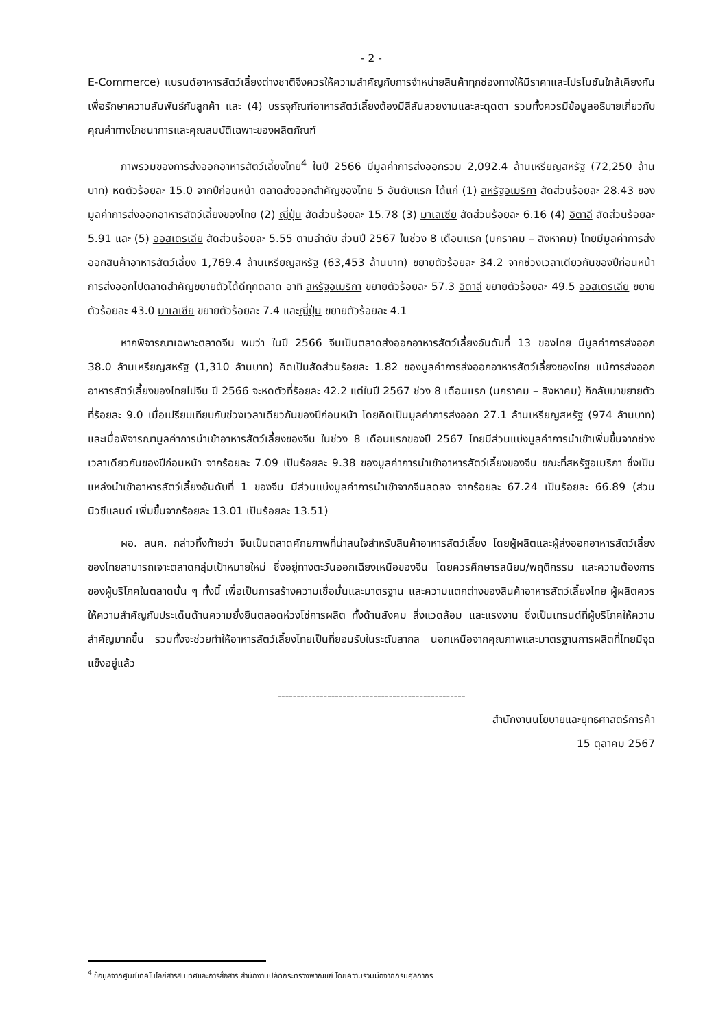- 2 -
E-Commerce) แบรนด์อาหารสัตว์เลี้ยงต่างชาติจึงควรให้ความสำคัญกับการจำหน่ายสินค้าทุกช่องทางให้มีราคาและโปรโมชันใกล้เคียงกันเพื่อรักษาความสัมพันธ์กับลูกค้า และ (4) บรรจุภัณฑ์อาหารสัตว์เลี้ยงต้องมีสีสันสวยงามและสะดุดตา รวมทั้งควรมีข้อมูลอธิบายเกี่ยวกับคุณค่าทางโภชนาการและคุณสมบัติเฉพาะของผลิตภัณฑ์
ภาพรวมของการส่งออกอาหารสัตว์เลี้ยงไทย<sup>4</sup> ในปี 2566 มีมูลค่าการส่งออกรวม 2,092.4 ล้านเหรียญสหรัฐ (72,250 ล้านบาท) หดตัวร้อยละ 15.0 จากปีก่อนหน้า ตลาดส่งออกสำคัญของไทย 5 อันดับแรก ได้แก่ (1) สหรัฐอเมริกา สัดส่วนร้อยละ 28.43 ของมูลค่าการส่งออกอาหารสัตว์เลี้ยงของไทย (2) ญี่ปุ่น สัดส่วนร้อยละ 15.78 (3) มาเลเซีย สัดส่วนร้อยละ 6.16 (4) อิตาลี สัดส่วนร้อยละ 5.91 และ (5) ออสเตรเลีย สัดส่วนร้อยละ 5.55 ตามลำดับ ส่วนปี 2567 ในช่วง 8 เดือนแรก (มกราคม – สิงหาคม) ไทยมีมูลค่าการส่งออกสินค้าอาหารสัตว์เลี้ยง 1,769.4 ล้านเหรียญสหรัฐ (63,453 ล้านบาท) ขยายตัวร้อยละ 34.2 จากช่วงเวลาเดียวกันของปีก่อนหน้า การส่งออกไปตลาดสำคัญขยายตัวได้ดีทุกตลาด อาทิ สหรัฐอเมริกา ขยายตัวร้อยละ 57.3 อิตาลี ขยายตัวร้อยละ 49.5 ออสเตรเลีย ขยายตัวร้อยละ 43.0 มาเลเซีย ขยายตัวร้อยละ 7.4 และญี่ปุ่น ขยายตัวร้อยละ 4.1
หากพิจารณาเฉพาะตลาดจีน พบว่า ในปี 2566 จีนเป็นตลาดส่งออกอาหารสัตว์เลี้ยงอันดับที่ 13 ของไทย มีมูลค่าการส่งออก 38.0 ล้านเหรียญสหรัฐ (1,310 ล้านบาท) คิดเป็นสัดส่วนร้อยละ 1.82 ของมูลค่าการส่งออกอาหารสัตว์เลี้ยงของไทย แม้การส่งออกอาหารสัตว์เลี้ยงของไทยไปจีน ปี 2566 จะหดตัวที่ร้อยละ 42.2 แต่ในปี 2567 ช่วง 8 เดือนแรก (มกราคม – สิงหาคม) ก็กลับมาขยายตัวที่ร้อยละ 9.0 เมื่อเปรียบเทียบกับช่วงเวลาเดียวกันของปีก่อนหน้า โดยคิดเป็นมูลค่าการส่งออก 27.1 ล้านเหรียญสหรัฐ (974 ล้านบาท) และเมื่อพิจารณามูลค่าการนำเข้าอาหารสัตว์เลี้ยงของจีน ในช่วง 8 เดือนแรกของปี 2567 ไทยมีส่วนแบ่งมูลค่าการนำเข้าเพิ่มขึ้นจากช่วงเวลาเดียวกันของปีก่อนหน้า จากร้อยละ 7.09 เป็นร้อยละ 9.38 ของมูลค่าการนำเข้าอาหารสัตว์เลี้ยงของจีน ขณะที่สหรัฐอเมริกา ซึ่งเป็นแหล่งนำเข้าอาหารสัตว์เลี้ยงอันดับที่ 1 ของจีน มีส่วนแบ่งมูลค่าการนำเข้าจากจีนลดลง จากร้อยละ 67.24 เป็นร้อยละ 66.89 (ส่วนนิวซีแลนด์ เพิ่มขึ้นจากร้อยละ 13.01 เป็นร้อยละ 13.51)
ผอ. สนค. กล่าวทิ้งท้ายว่า จีนเป็นตลาดศักยภาพที่น่าสนใจสำหรับสินค้าอาหารสัตว์เลี้ยง โดยผู้ผลิตและผู้ส่งออกอาหารสัตว์เลี้ยงของไทยสามารถเจาะตลาดกลุ่มเป้าหมายใหม่ ซึ่งอยู่ทางตะวันออกเฉียงเหนือของจีน โดยควรศึกษารสนิยม/พฤติกรรม และความต้องการของผู้บริโภคในตลาดนั้น ๆ ทั้งนี้ เพื่อเป็นการสร้างความเชื่อมั่นและมาตรฐาน และความแตกต่างของสินค้าอาหารสัตว์เลี้ยงไทย ผู้ผลิตควรให้ความสำคัญกับประเด็นด้านความยั่งยืนตลอดห่วงโซ่การผลิต ทั้งด้านสังคม สิ่งแวดล้อม และแรงงาน ซึ่งเป็นเทรนด์ที่ผู้บริโภคให้ความสำคัญมากขึ้น รวมทั้งจะช่วยทำให้อาหารสัตว์เลี้ยงไทยเป็นที่ยอมรับในระดับสากล นอกเหนือจากคุณภาพและมาตรฐานการผลิตที่ไทยมีจุดแข็งอยู่แล้ว
-------------------------------------------------
สำนักงานนโยบายและยุทธศาสตร์การค้า
15 ตุลาคม 2567
<sup>4</sup> ข้อมูลจากศูนย์เทคโนโลยีสารสนเทศและการสื่อสาร สำนักงานปลัดกระทรวงพาณิชย์ โดยความร่วมมือจากกรมศุลกากร